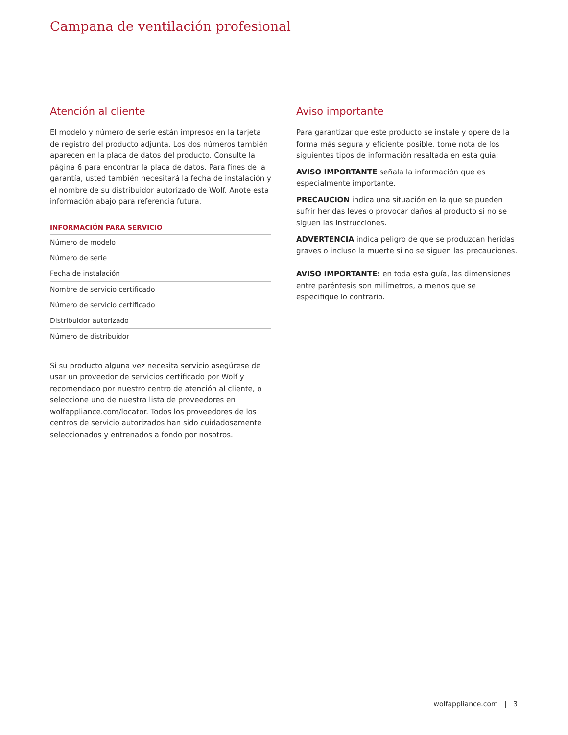Campana de ventilación profesional
Atención al cliente
El modelo y número de serie están impresos en la tarjeta de registro del producto adjunta. Los dos números también aparecen en la placa de datos del producto. Consulte la página 6 para encontrar la placa de datos. Para fines de la garantía, usted también necesitará la fecha de instalación y el nombre de su distribuidor autorizado de Wolf. Anote esta información abajo para referencia futura.
INFORMACIÓN PARA SERVICIO
| Número de modelo |
| Número de serie |
| Fecha de instalación |
| Nombre de servicio certificado |
| Número de servicio certificado |
| Distribuidor autorizado |
| Número de distribuidor |
Si su producto alguna vez necesita servicio asegúrese de usar un proveedor de servicios certificado por Wolf y recomendado por nuestro centro de atención al cliente, o seleccione uno de nuestra lista de proveedores en wolfappliance.com/locator. Todos los proveedores de los centros de servicio autorizados han sido cuidadosamente seleccionados y entrenados a fondo por nosotros.
Aviso importante
Para garantizar que este producto se instale y opere de la forma más segura y eficiente posible, tome nota de los siguientes tipos de información resaltada en esta guía:
AVISO IMPORTANTE señala la información que es especialmente importante.
PRECAUCIÓN indica una situación en la que se pueden sufrir heridas leves o provocar daños al producto si no se siguen las instrucciones.
ADVERTENCIA indica peligro de que se produzcan heridas graves o incluso la muerte si no se siguen las precauciones.
AVISO IMPORTANTE: en toda esta guía, las dimensiones entre paréntesis son milímetros, a menos que se especifique lo contrario.
wolfappliance.com | 3